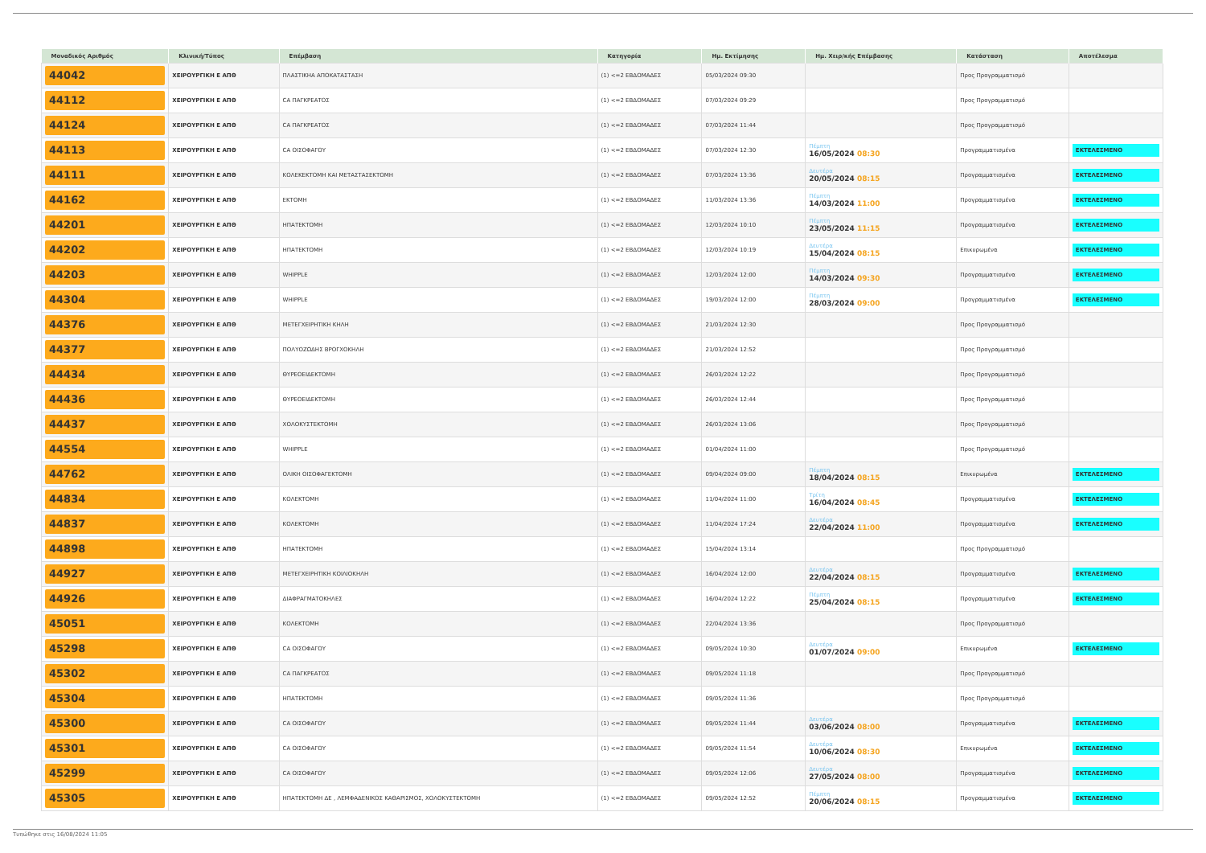| Μοναδικός Αριθμός | Κλινική/Τύπος | Επέμβαση | Κατηγορία | Ημ. Εκτίμησης | Ημ. Χειρ/κής Επέμβασης | Κατάσταση | Αποτέλεσμα |
| --- | --- | --- | --- | --- | --- | --- | --- |
| 44042 | ΧΕΙΡΟΥΡΓΙΚΗ Ε ΑΠΘ | ΠΛΑΣΤΙΚΗΑ ΑΠΟΚΑΤΑΣΤΑΣΗ | (1) <=2 ΕΒΔΟΜΑΔΕΣ | 05/03/2024 09:30 | | Προς Προγραμματισμό | |
| 44112 | ΧΕΙΡΟΥΡΓΙΚΗ Ε ΑΠΘ | CA ΠΑΓΚΡΕΑΤΟΣ | (1) <=2 ΕΒΔΟΜΑΔΕΣ | 07/03/2024 09:29 | | Προς Προγραμματισμό | |
| 44124 | ΧΕΙΡΟΥΡΓΙΚΗ Ε ΑΠΘ | CA ΠΑΓΚΡΕΑΤΟΣ | (1) <=2 ΕΒΔΟΜΑΔΕΣ | 07/03/2024 11:44 | | Προς Προγραμματισμό | |
| 44113 | ΧΕΙΡΟΥΡΓΙΚΗ Ε ΑΠΘ | CA ΟΙΣΟΦΑΓΟΥ | (1) <=2 ΕΒΔΟΜΑΔΕΣ | 07/03/2024 12:30 | Πέμπτη 16/05/2024 08:30 | Προγραμματισμένα | ΕΚΤΕΛΕΣΜΕΝΟ |
| 44111 | ΧΕΙΡΟΥΡΓΙΚΗ Ε ΑΠΘ | ΚΟΛΕΚΕΚΤΟΜΗ ΚΑΙ ΜΕΤΑΣΤΑΣΕΚΤΟΜΗ | (1) <=2 ΕΒΔΟΜΑΔΕΣ | 07/03/2024 13:36 | Δευτέρα 20/05/2024 08:15 | Προγραμματισμένα | ΕΚΤΕΛΕΣΜΕΝΟ |
| 44162 | ΧΕΙΡΟΥΡΓΙΚΗ Ε ΑΠΘ | ΕΚΤΟΜΗ | (1) <=2 ΕΒΔΟΜΑΔΕΣ | 11/03/2024 13:36 | Πέμπτη 14/03/2024 11:00 | Προγραμματισμένα | ΕΚΤΕΛΕΣΜΕΝΟ |
| 44201 | ΧΕΙΡΟΥΡΓΙΚΗ Ε ΑΠΘ | ΗΠΑΤΕΚΤΟΜΗ | (1) <=2 ΕΒΔΟΜΑΔΕΣ | 12/03/2024 10:10 | Πέμπτη 23/05/2024 11:15 | Προγραμματισμένα | ΕΚΤΕΛΕΣΜΕΝΟ |
| 44202 | ΧΕΙΡΟΥΡΓΙΚΗ Ε ΑΠΘ | ΗΠΑΤΕΚΤΟΜΗ | (1) <=2 ΕΒΔΟΜΑΔΕΣ | 12/03/2024 10:19 | Δευτέρα 15/04/2024 08:15 | Επικυρωμένα | ΕΚΤΕΛΕΣΜΕΝΟ |
| 44203 | ΧΕΙΡΟΥΡΓΙΚΗ Ε ΑΠΘ | WHIPPLE | (1) <=2 ΕΒΔΟΜΑΔΕΣ | 12/03/2024 12:00 | Πέμπτη 14/03/2024 09:30 | Προγραμματισμένα | ΕΚΤΕΛΕΣΜΕΝΟ |
| 44304 | ΧΕΙΡΟΥΡΓΙΚΗ Ε ΑΠΘ | WHIPPLE | (1) <=2 ΕΒΔΟΜΑΔΕΣ | 19/03/2024 12:00 | Πέμπτη 28/03/2024 09:00 | Προγραμματισμένα | ΕΚΤΕΛΕΣΜΕΝΟ |
| 44376 | ΧΕΙΡΟΥΡΓΙΚΗ Ε ΑΠΘ | ΜΕΤΕΓΧΕΙΡΗΤΙΚΗ ΚΗΛΗ | (1) <=2 ΕΒΔΟΜΑΔΕΣ | 21/03/2024 12:30 | | Προς Προγραμματισμό | |
| 44377 | ΧΕΙΡΟΥΡΓΙΚΗ Ε ΑΠΘ | ΠΟΛΥΟΖΩΔΗΣ ΒΡΟΓΧΟΚΗΛΗ | (1) <=2 ΕΒΔΟΜΑΔΕΣ | 21/03/2024 12:52 | | Προς Προγραμματισμό | |
| 44434 | ΧΕΙΡΟΥΡΓΙΚΗ Ε ΑΠΘ | ΘΥΡΕΟΕΙΔΕΚΤΟΜΗ | (1) <=2 ΕΒΔΟΜΑΔΕΣ | 26/03/2024 12:22 | | Προς Προγραμματισμό | |
| 44436 | ΧΕΙΡΟΥΡΓΙΚΗ Ε ΑΠΘ | ΘΥΡΕΟΕΙΔΕΚΤΟΜΗ | (1) <=2 ΕΒΔΟΜΑΔΕΣ | 26/03/2024 12:44 | | Προς Προγραμματισμό | |
| 44437 | ΧΕΙΡΟΥΡΓΙΚΗ Ε ΑΠΘ | ΧΟΛΟΚΥΣΤΕΚΤΟΜΗ | (1) <=2 ΕΒΔΟΜΑΔΕΣ | 26/03/2024 13:06 | | Προς Προγραμματισμό | |
| 44554 | ΧΕΙΡΟΥΡΓΙΚΗ Ε ΑΠΘ | WHIPPLE | (1) <=2 ΕΒΔΟΜΑΔΕΣ | 01/04/2024 11:00 | | Προς Προγραμματισμό | |
| 44762 | ΧΕΙΡΟΥΡΓΙΚΗ Ε ΑΠΘ | ΟΛΙΚΗ ΟΙΣΟΦΑΓΕΚΤΟΜΗ | (1) <=2 ΕΒΔΟΜΑΔΕΣ | 09/04/2024 09:00 | Πέμπτη 18/04/2024 08:15 | Επικυρωμένα | ΕΚΤΕΛΕΣΜΕΝΟ |
| 44834 | ΧΕΙΡΟΥΡΓΙΚΗ Ε ΑΠΘ | ΚΟΛΕΚΤΟΜΗ | (1) <=2 ΕΒΔΟΜΑΔΕΣ | 11/04/2024 11:00 | Τρίτη 16/04/2024 08:45 | Προγραμματισμένα | ΕΚΤΕΛΕΣΜΕΝΟ |
| 44837 | ΧΕΙΡΟΥΡΓΙΚΗ Ε ΑΠΘ | ΚΟΛΕΚΤΟΜΗ | (1) <=2 ΕΒΔΟΜΑΔΕΣ | 11/04/2024 17:24 | Δευτέρα 22/04/2024 11:00 | Προγραμματισμένα | ΕΚΤΕΛΕΣΜΕΝΟ |
| 44898 | ΧΕΙΡΟΥΡΓΙΚΗ Ε ΑΠΘ | ΗΠΑΤΕΚΤΟΜΗ | (1) <=2 ΕΒΔΟΜΑΔΕΣ | 15/04/2024 13:14 | | Προς Προγραμματισμό | |
| 44927 | ΧΕΙΡΟΥΡΓΙΚΗ Ε ΑΠΘ | ΜΕΤΕΓΧΕΙΡΗΤΙΚΗ ΚΟΙΛΙΟΚΗΛΗ | (1) <=2 ΕΒΔΟΜΑΔΕΣ | 16/04/2024 12:00 | Δευτέρα 22/04/2024 08:15 | Προγραμματισμένα | ΕΚΤΕΛΕΣΜΕΝΟ |
| 44926 | ΧΕΙΡΟΥΡΓΙΚΗ Ε ΑΠΘ | ΔΙΑΦΡΑΓΜΑΤΟΚΗΛΕΣ | (1) <=2 ΕΒΔΟΜΑΔΕΣ | 16/04/2024 12:22 | Πέμπτη 25/04/2024 08:15 | Προγραμματισμένα | ΕΚΤΕΛΕΣΜΕΝΟ |
| 45051 | ΧΕΙΡΟΥΡΓΙΚΗ Ε ΑΠΘ | ΚΟΛΕΚΤΟΜΗ | (1) <=2 ΕΒΔΟΜΑΔΕΣ | 22/04/2024 13:36 | | Προς Προγραμματισμό | |
| 45298 | ΧΕΙΡΟΥΡΓΙΚΗ Ε ΑΠΘ | CA ΟΙΣΟΦΑΓΟΥ | (1) <=2 ΕΒΔΟΜΑΔΕΣ | 09/05/2024 10:30 | Δευτέρα 01/07/2024 09:00 | Επικυρωμένα | ΕΚΤΕΛΕΣΜΕΝΟ |
| 45302 | ΧΕΙΡΟΥΡΓΙΚΗ Ε ΑΠΘ | CA ΠΑΓΚΡΕΑΤΟΣ | (1) <=2 ΕΒΔΟΜΑΔΕΣ | 09/05/2024 11:18 | | Προς Προγραμματισμό | |
| 45304 | ΧΕΙΡΟΥΡΓΙΚΗ Ε ΑΠΘ | ΗΠΑΤΕΚΤΟΜΗ | (1) <=2 ΕΒΔΟΜΑΔΕΣ | 09/05/2024 11:36 | | Προς Προγραμματισμό | |
| 45300 | ΧΕΙΡΟΥΡΓΙΚΗ Ε ΑΠΘ | CA ΟΙΣΟΦΑΓΟΥ | (1) <=2 ΕΒΔΟΜΑΔΕΣ | 09/05/2024 11:44 | Δευτέρα 03/06/2024 08:00 | Προγραμματισμένα | ΕΚΤΕΛΕΣΜΕΝΟ |
| 45301 | ΧΕΙΡΟΥΡΓΙΚΗ Ε ΑΠΘ | CA ΟΙΣΟΦΑΓΟΥ | (1) <=2 ΕΒΔΟΜΑΔΕΣ | 09/05/2024 11:54 | Δευτέρα 10/06/2024 08:30 | Επικυρωμένα | ΕΚΤΕΛΕΣΜΕΝΟ |
| 45299 | ΧΕΙΡΟΥΡΓΙΚΗ Ε ΑΠΘ | CA ΟΙΣΟΦΑΓΟΥ | (1) <=2 ΕΒΔΟΜΑΔΕΣ | 09/05/2024 12:06 | Δευτέρα 27/05/2024 08:00 | Προγραμματισμένα | ΕΚΤΕΛΕΣΜΕΝΟ |
| 45305 | ΧΕΙΡΟΥΡΓΙΚΗ Ε ΑΠΘ | ΗΠΑΤΕΚΤΟΜΗ ΔΕ , ΛΕΜΦΑΔΕΝΙΚΟΣ ΚΑΘΑΡΙΣΜΟΣ, ΧΟΛΟΚΥΣΤΕΚΤΟΜΗ | (1) <=2 ΕΒΔΟΜΑΔΕΣ | 09/05/2024 12:52 | Πέμπτη 20/06/2024 08:15 | Προγραμματισμένα | ΕΚΤΕΛΕΣΜΕΝΟ |
Τυπώθηκε στις 16/08/2024 11:05